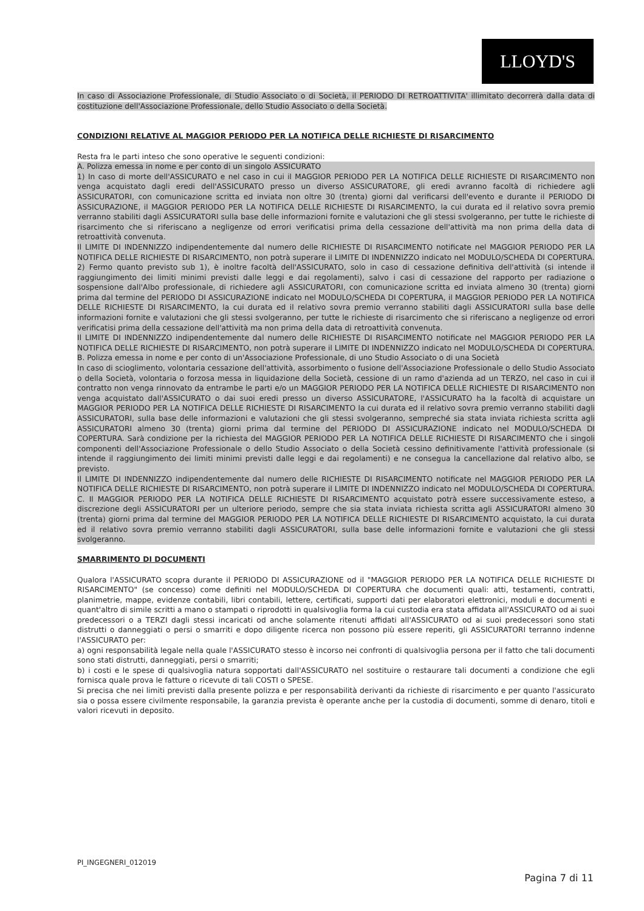LLOYD'S
In caso di Associazione Professionale, di Studio Associato o di Società, il PERIODO DI RETROATTIVITA' illimitato decorrerà dalla data di costituzione dell'Associazione Professionale, dello Studio Associato o della Società.
CONDIZIONI RELATIVE AL MAGGIOR PERIODO PER LA NOTIFICA DELLE RICHIESTE DI RISARCIMENTO
Resta fra le parti inteso che sono operative le seguenti condizioni:
A. Polizza emessa in nome e per conto di un singolo ASSICURATO
1) In caso di morte dell'ASSICURATO e nel caso in cui il MAGGIOR PERIODO PER LA NOTIFICA DELLE RICHIESTE DI RISARCIMENTO non venga acquistato dagli eredi dell'ASSICURATO presso un diverso ASSICURATORE, gli eredi avranno facoltà di richiedere agli ASSICURATORI, con comunicazione scritta ed inviata non oltre 30 (trenta) giorni dal verificarsi dell'evento e durante il PERIODO DI ASSICURAZIONE, il MAGGIOR PERIODO PER LA NOTIFICA DELLE RICHIESTE DI RISARCIMENTO, la cui durata ed il relativo sovra premio verranno stabiliti dagli ASSICURATORI sulla base delle informazioni fornite e valutazioni che gli stessi svolgeranno, per tutte le richieste di risarcimento che si riferiscano a negligenze od errori verificatisi prima della cessazione dell'attività ma non prima della data di retroattività convenuta.
Il LIMITE DI INDENNIZZO indipendentemente dal numero delle RICHIESTE DI RISARCIMENTO notificate nel MAGGIOR PERIODO PER LA NOTIFICA DELLE RICHIESTE DI RISARCIMENTO, non potrà superare il LIMITE DI INDENNIZZO indicato nel MODULO/SCHEDA DI COPERTURA.
2) Fermo quanto previsto sub 1), è inoltre facoltà dell'ASSICURATO, solo in caso di cessazione definitiva dell'attività (si intende il raggiungimento dei limiti minimi previsti dalle leggi e dai regolamenti), salvo i casi di cessazione del rapporto per radiazione o sospensione dall'Albo professionale, di richiedere agli ASSICURATORI, con comunicazione scritta ed inviata almeno 30 (trenta) giorni prima dal termine del PERIODO DI ASSICURAZIONE indicato nel MODULO/SCHEDA DI COPERTURA, il MAGGIOR PERIODO PER LA NOTIFICA DELLE RICHIESTE DI RISARCIMENTO, la cui durata ed il relativo sovra premio verranno stabiliti dagli ASSICURATORI sulla base delle informazioni fornite e valutazioni che gli stessi svolgeranno, per tutte le richieste di risarcimento che si riferiscano a negligenze od errori verificatisi prima della cessazione dell'attività ma non prima della data di retroattività convenuta.
Il LIMITE DI INDENNIZZO indipendentemente dal numero delle RICHIESTE DI RISARCIMENTO notificate nel MAGGIOR PERIODO PER LA NOTIFICA DELLE RICHIESTE DI RISARCIMENTO, non potrà superare il LIMITE DI INDENNIZZO indicato nel MODULO/SCHEDA DI COPERTURA.
B. Polizza emessa in nome e per conto di un'Associazione Professionale, di uno Studio Associato o di una Società
In caso di scioglimento, volontaria cessazione dell'attività, assorbimento o fusione dell'Associazione Professionale o dello Studio Associato o della Società, volontaria o forzosa messa in liquidazione della Società, cessione di un ramo d'azienda ad un TERZO, nel caso in cui il contratto non venga rinnovato da entrambe le parti e/o un MAGGIOR PERIODO PER LA NOTIFICA DELLE RICHIESTE DI RISARCIMENTO non venga acquistato dall'ASSICURATO o dai suoi eredi presso un diverso ASSICURATORE, l'ASSICURATO ha la facoltà di acquistare un MAGGIOR PERIODO PER LA NOTIFICA DELLE RICHIESTE DI RISARCIMENTO la cui durata ed il relativo sovra premio verranno stabiliti dagli ASSICURATORI, sulla base delle informazioni e valutazioni che gli stessi svolgeranno, sempreché sia stata inviata richiesta scritta agli ASSICURATORI almeno 30 (trenta) giorni prima dal termine del PERIODO DI ASSICURAZIONE indicato nel MODULO/SCHEDA DI COPERTURA. Sarà condizione per la richiesta del MAGGIOR PERIODO PER LA NOTIFICA DELLE RICHIESTE DI RISARCIMENTO che i singoli componenti dell'Associazione Professionale o dello Studio Associato o della Società cessino definitivamente l'attività professionale (si intende il raggiungimento dei limiti minimi previsti dalle leggi e dai regolamenti) e ne consegua la cancellazione dal relativo albo, se previsto.
Il LIMITE DI INDENNIZZO indipendentemente dal numero delle RICHIESTE DI RISARCIMENTO notificate nel MAGGIOR PERIODO PER LA NOTIFICA DELLE RICHIESTE DI RISARCIMENTO, non potrà superare il LIMITE DI INDENNIZZO indicato nel MODULO/SCHEDA DI COPERTURA.
C. Il MAGGIOR PERIODO PER LA NOTIFICA DELLE RICHIESTE DI RISARCIMENTO acquistato potrà essere successivamente esteso, a discrezione degli ASSICURATORI per un ulteriore periodo, sempre che sia stata inviata richiesta scritta agli ASSICURATORI almeno 30 (trenta) giorni prima dal termine del MAGGIOR PERIODO PER LA NOTIFICA DELLE RICHIESTE DI RISARCIMENTO acquistato, la cui durata ed il relativo sovra premio verranno stabiliti dagli ASSICURATORI, sulla base delle informazioni fornite e valutazioni che gli stessi svolgeranno.
SMARRIMENTO DI DOCUMENTI
Qualora l'ASSICURATO scopra durante il PERIODO DI ASSICURAZIONE od il "MAGGIOR PERIODO PER LA NOTIFICA DELLE RICHIESTE DI RISARCIMENTO" (se concesso) come definiti nel MODULO/SCHEDA DI COPERTURA che documenti quali: atti, testamenti, contratti, planimetrie, mappe, evidenze contabili, libri contabili, lettere, certificati, supporti dati per elaboratori elettronici, moduli e documenti e quant'altro di simile scritti a mano o stampati o riprodotti in qualsivoglia forma la cui custodia era stata affidata all'ASSICURATO od ai suoi predecessori o a TERZI dagli stessi incaricati od anche solamente ritenuti affidati all'ASSICURATO od ai suoi predecessori sono stati distrutti o danneggiati o persi o smarriti e dopo diligente ricerca non possono più essere reperiti, gli ASSICURATORI terranno indenne l'ASSICURATO per:
a) ogni responsabilità legale nella quale l'ASSICURATO stesso è incorso nei confronti di qualsivoglia persona per il fatto che tali documenti sono stati distrutti, danneggiati, persi o smarriti;
b) i costi e le spese di qualsivoglia natura sopportati dall'ASSICURATO nel sostituire o restaurare tali documenti a condizione che egli fornisca quale prova le fatture o ricevute di tali COSTI o SPESE.
Si precisa che nei limiti previsti dalla presente polizza e per responsabilità derivanti da richieste di risarcimento e per quanto l'assicurato sia o possa essere civilmente responsabile, la garanzia prevista è operante anche per la custodia di documenti, somme di denaro, titoli e valori ricevuti in deposito.
PI_INGEGNERI_012019
Pagina 7 di 11